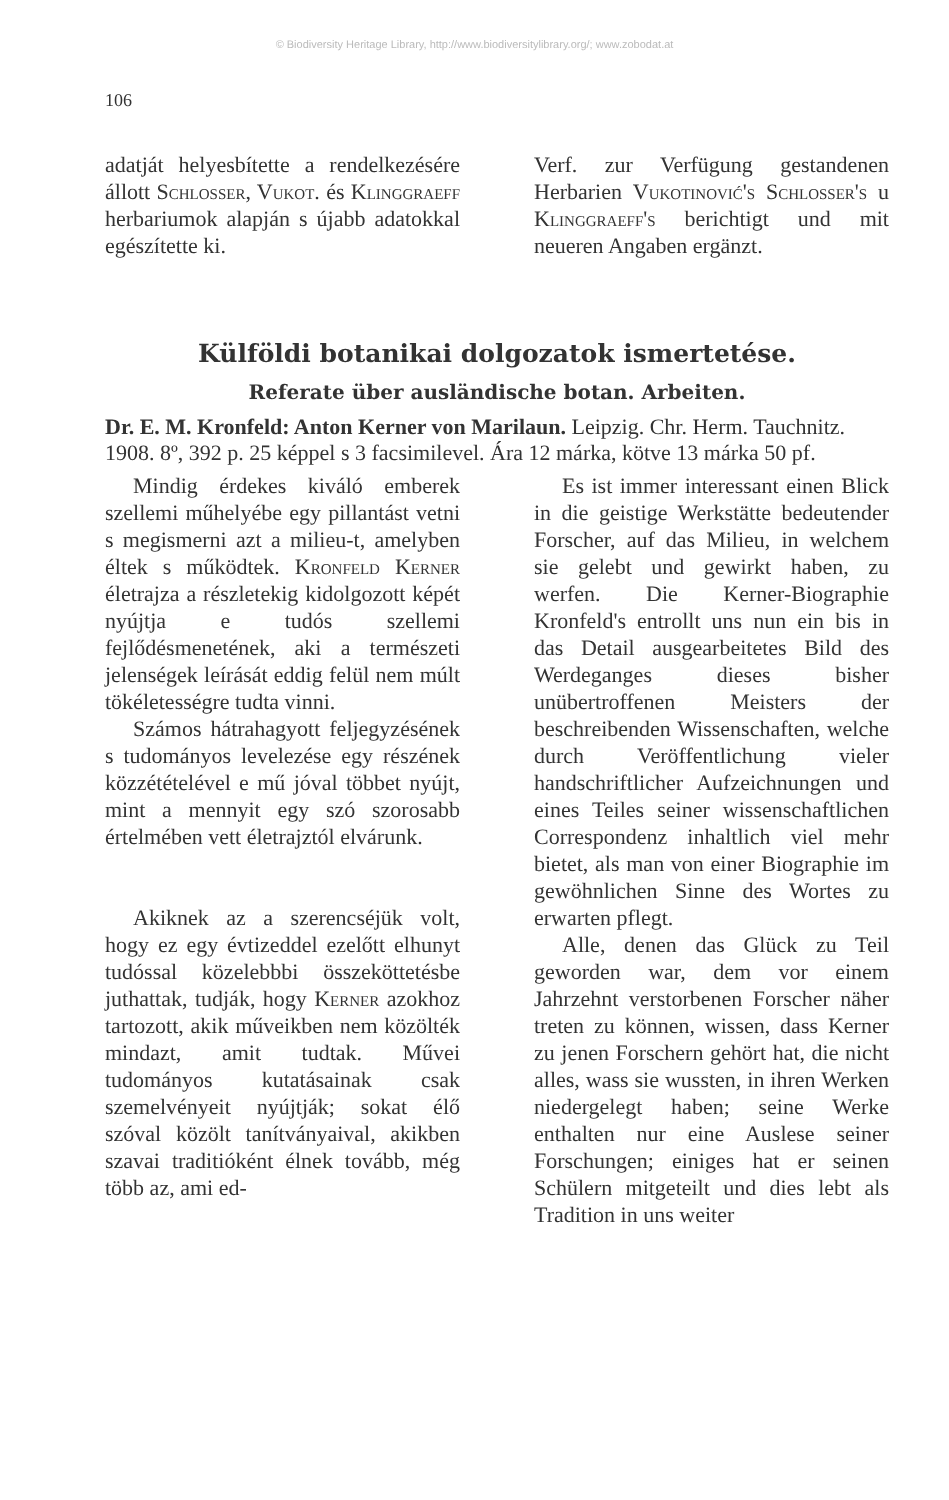© Biodiversity Heritage Library, http://www.biodiversitylibrary.org/; www.zobodat.at
106
adatját helyesbítette a rendelkezésére állott Schlosser, Vukot. és Klinggraeff herbariumok alapján s újabb adatokkal egészítette ki.
Verf. zur Verfügung gestandenen Herbarien Vukotinović's Schlosser's u Klinggraeff's berichtigt und mit neueren Angaben ergänzt.
Külföldi botanikai dolgozatok ismertetése.
Referate über ausländische botan. Arbeiten.
Dr. E. M. Kronfeld: Anton Kerner von Marilaun. Leipzig. Chr. Herm. Tauchnitz. 1908. 8º, 392 p. 25 képpel s 3 facsimilevel. Ára 12 márka, kötve 13 márka 50 pf.
Mindig érdekes kiváló emberek szellemi műhelyébe egy pillantást vetni s megismerni azt a milieu-t, amelyben éltek s működtek. Kronfeld Kerner életrajza a részletekig kidolgozott képét nyújtja e tudós szellemi fejlődésmenetének, aki a természeti jelenségek leírását eddig felül nem múlt tökéletességre tudta vinni.
Számos hátrahagyott feljegyzésének s tudományos levelezése egy részének közzétételével e mű jóval többet nyújt, mint a mennyit egy szó szorosabb értelmében vett életrajztól elvárunk.
Akiknek az a szerencséjük volt, hogy ez egy évtizeddel ezelőtt elhunyt tudóssal közelebbbi összeköttetésbe juthattak, tudják, hogy Kerner azokhoz tartozott, akik műveikben nem közölték mindazt, amit tudtak. Művei tudományos kutatásainak csak szemelvényeit nyújtják; sokat élő szóval közölt tanítványaival, akikben szavai traditióként élnek tovább, még több az, ami ed-
Es ist immer interessant einen Blick in die geistige Werkstätte bedeutender Forscher, auf das Milieu, in welchem sie gelebt und gewirkt haben, zu werfen. Die Kerner-Biographie Kronfeld's entrollt uns nun ein bis in das Detail ausgearbeitetes Bild des Werdeganges dieses bisher unübertroffenen Meisters der beschreibenden Wissenschaften, welche durch Veröffentlichung vieler handschriftlicher Aufzeichnungen und eines Teiles seiner wissenschaftlichen Correspondenz inhaltlich viel mehr bietet, als man von einer Biographie im gewöhnlichen Sinne des Wortes zu erwarten pflegt.
Alle, denen das Glück zu Teil geworden war, dem vor einem Jahrzehnt verstorbenen Forscher näher treten zu können, wissen, dass Kerner zu jenen Forschern gehört hat, die nicht alles, wass sie wussten, in ihren Werken niedergelegt haben; seine Werke enthalten nur eine Auslese seiner Forschungen; einiges hat er seinen Schülern mitgeteilt und dies lebt als Tradition in uns weiter